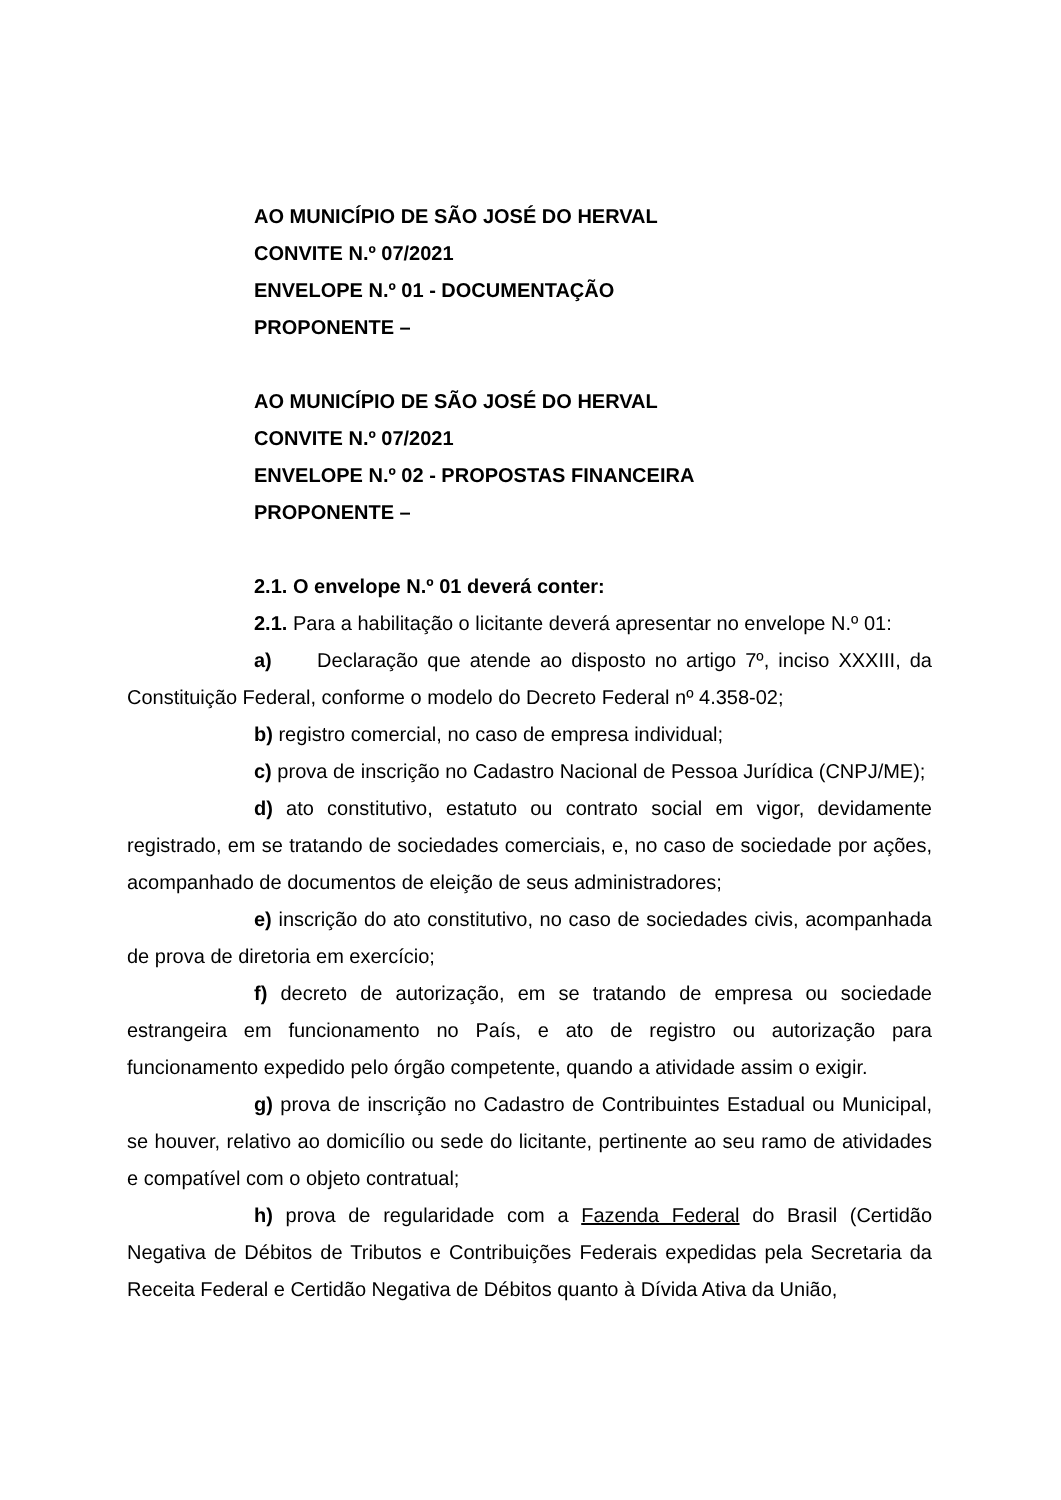AO MUNICÍPIO DE SÃO JOSÉ DO HERVAL
CONVITE N.º 07/2021
ENVELOPE N.º 01 - DOCUMENTAÇÃO
PROPONENTE –
AO MUNICÍPIO DE SÃO JOSÉ DO HERVAL
CONVITE N.º 07/2021
ENVELOPE N.º 02 - PROPOSTAS FINANCEIRA
PROPONENTE –
2.1. O envelope N.º 01 deverá conter:
2.1. Para a habilitação o licitante deverá apresentar no envelope N.º 01:
a) Declaração que atende ao disposto no artigo 7º, inciso XXXIII, da Constituição Federal, conforme o modelo do Decreto Federal nº 4.358-02;
b) registro comercial, no caso de empresa individual;
c) prova de inscrição no Cadastro Nacional de Pessoa Jurídica (CNPJ/ME);
d) ato constitutivo, estatuto ou contrato social em vigor, devidamente registrado, em se tratando de sociedades comerciais, e, no caso de sociedade por ações, acompanhado de documentos de eleição de seus administradores;
e) inscrição do ato constitutivo, no caso de sociedades civis, acompanhada de prova de diretoria em exercício;
f) decreto de autorização, em se tratando de empresa ou sociedade estrangeira em funcionamento no País, e ato de registro ou autorização para funcionamento expedido pelo órgão competente, quando a atividade assim o exigir.
g) prova de inscrição no Cadastro de Contribuintes Estadual ou Municipal, se houver, relativo ao domicílio ou sede do licitante, pertinente ao seu ramo de atividades e compatível com o objeto contratual;
h) prova de regularidade com a Fazenda Federal do Brasil (Certidão Negativa de Débitos de Tributos e Contribuições Federais expedidas pela Secretaria da Receita Federal e Certidão Negativa de Débitos quanto à Dívida Ativa da União,